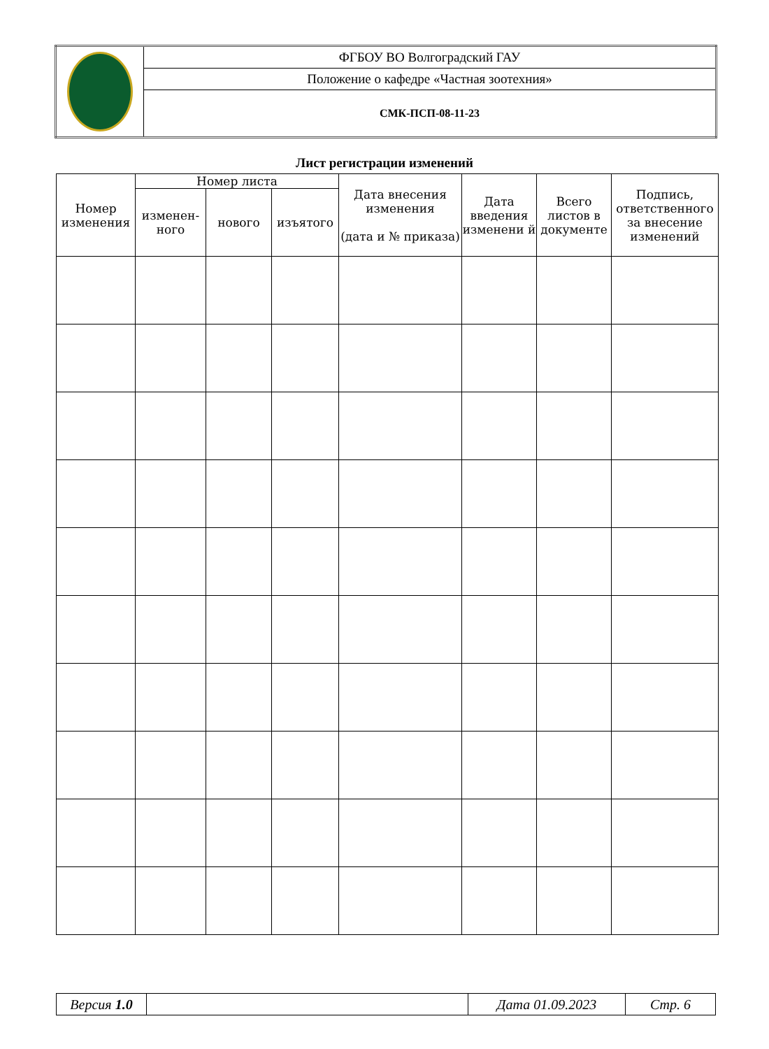| | ФГБОУ ВО Волгоградский ГАУ |
| | Положение о кафедре «Частная зоотехния» |
| | СМК-ПСП-08-11-23 |
Лист регистрации изменений
| Номер изменения | Номер листа | | | Дата внесения изменения (дата и № приказа) | Дата введения изменени й | Всего листов в документе | Подпись, ответственного за внесение изменений |
| --- | --- | --- | --- | --- | --- | --- | --- |
| | изменен-ного | нового | изъятого | | | | |
| Версия 1.0 | | Дата 01.09.2023 | Стр. 6 |